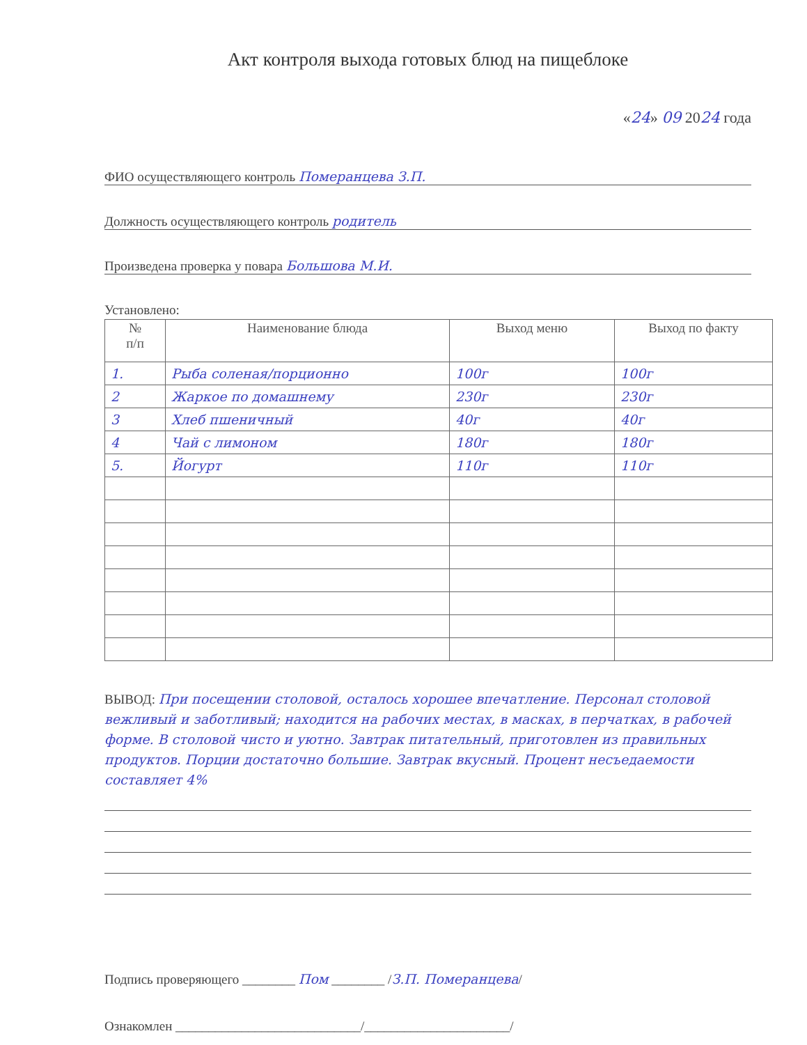Акт контроля выхода готовых блюд на пищеблоке
«24» 09 2024 года
ФИО осуществляющего контроль Померанцева З.П.
Должность осуществляющего контроль родитель
Произведена проверка у повара Большова М.И.
Установлено:
| № п/п | Наименование блюда | Выход меню | Выход по факту |
| --- | --- | --- | --- |
| 1. | Рыба соленая/порционно | 100г | 100г |
| 2 | Жаркое по домашнему | 230г | 230г |
| 3 | Хлеб пшеничный | 40г | 40г |
| 4 | Чай с лимоном | 180г | 180г |
| 5. | Йогурт | 110г | 110г |
ВЫВОД: При посещении столовой, осталось хорошее впечатление. Персонал столовой вежливый и заботливый; находится на рабочих местах, в масках, в перчатках, в рабочей форме. В столовой чисто и уютно. Завтрак питательный, приготовлен из правильных продуктов. Порции достаточно большие. Завтрак вкусный. Процент несъедаемости составляет 4%
Подпись проверяющего ________ Пом ________ /З.П. Померанцева/
Ознакомлен ____________________________/______________________/